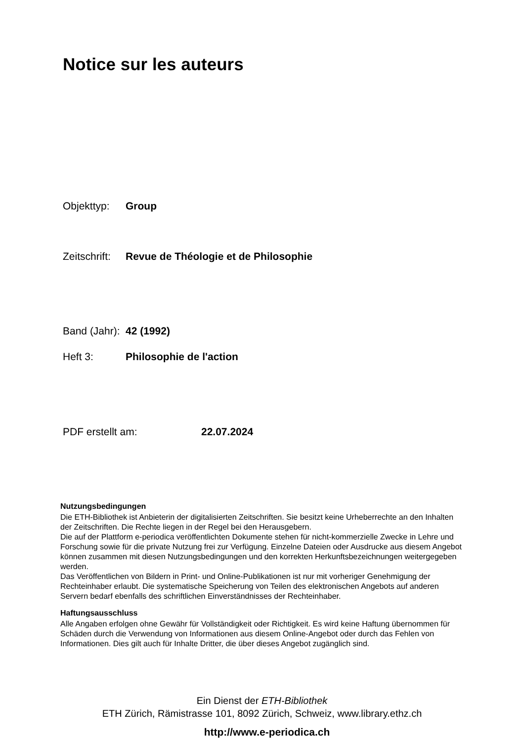Notice sur les auteurs
Objekttyp: Group
Zeitschrift: Revue de Théologie et de Philosophie
Band (Jahr): 42 (1992)
Heft 3: Philosophie de l'action
PDF erstellt am: 22.07.2024
Nutzungsbedingungen
Die ETH-Bibliothek ist Anbieterin der digitalisierten Zeitschriften. Sie besitzt keine Urheberrechte an den Inhalten der Zeitschriften. Die Rechte liegen in der Regel bei den Herausgebern.
Die auf der Plattform e-periodica veröffentlichten Dokumente stehen für nicht-kommerzielle Zwecke in Lehre und Forschung sowie für die private Nutzung frei zur Verfügung. Einzelne Dateien oder Ausdrucke aus diesem Angebot können zusammen mit diesen Nutzungsbedingungen und den korrekten Herkunftsbezeichnungen weitergegeben werden.
Das Veröffentlichen von Bildern in Print- und Online-Publikationen ist nur mit vorheriger Genehmigung der Rechteinhaber erlaubt. Die systematische Speicherung von Teilen des elektronischen Angebots auf anderen Servern bedarf ebenfalls des schriftlichen Einverständnisses der Rechteinhaber.
Haftungsausschluss
Alle Angaben erfolgen ohne Gewähr für Vollständigkeit oder Richtigkeit. Es wird keine Haftung übernommen für Schäden durch die Verwendung von Informationen aus diesem Online-Angebot oder durch das Fehlen von Informationen. Dies gilt auch für Inhalte Dritter, die über dieses Angebot zugänglich sind.
Ein Dienst der ETH-Bibliothek
ETH Zürich, Rämistrasse 101, 8092 Zürich, Schweiz, www.library.ethz.ch
http://www.e-periodica.ch